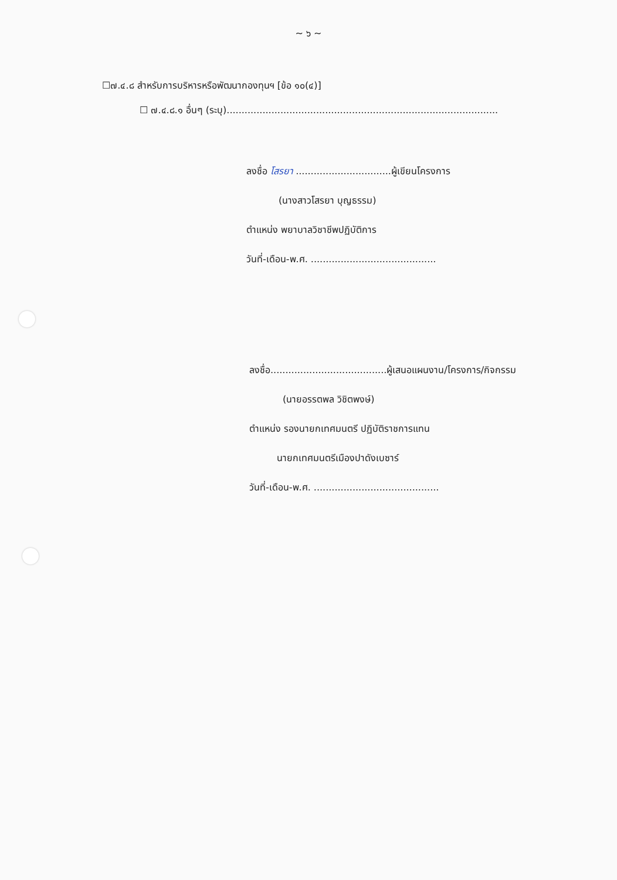~ ๖ ~
☐๗.๔.๘ สำหรับการบริหารหรือพัฒนากองทุนฯ [ข้อ ๑๐(๔)]
☐ ๗.๔.๘.๑ อื่นๆ (ระบุ)...........................................................................................
ลงชื่อ โสรยา ................................ผู้เขียนโครงการ
(นางสาวโสรยา บุญธรรม)
ตำแหน่ง พยาบาลวิชาชีพปฏิบัติการ
วันที่-เดือน-พ.ศ. ..........................................
ลงชื่อ.......................................ผู้เสนอแผนงาน/โครงการ/กิจกรรม
(นายอรรตพล วิชิตพงษ์)
ตำแหน่ง รองนายกเทศมนตรี ปฏิบัติราชการแทน
นายกเทศมนตรีเมืองปาดังเบซาร์
วันที่-เดือน-พ.ศ. ..........................................